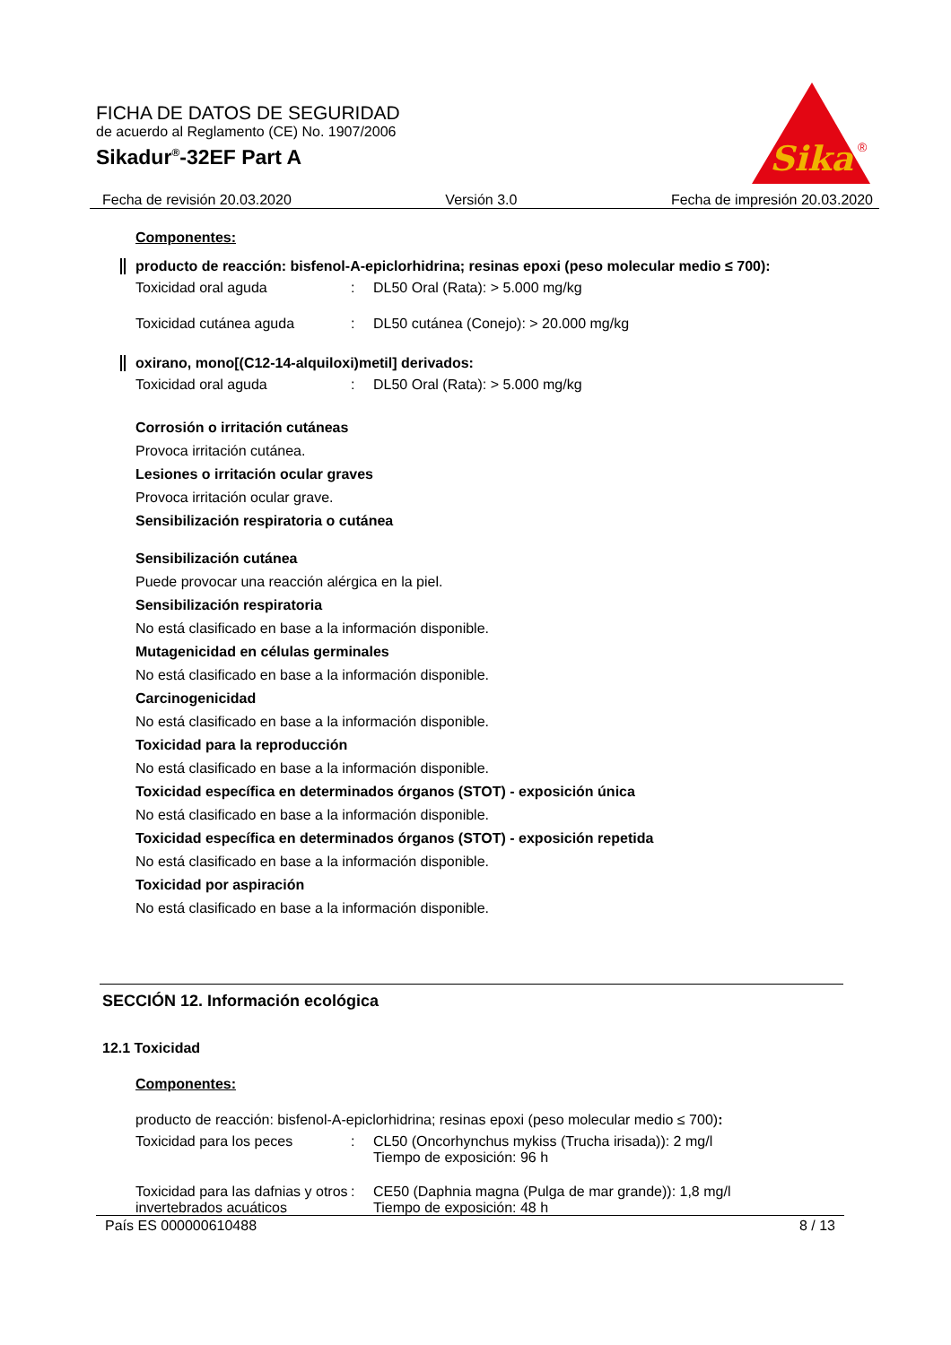FICHA DE DATOS DE SEGURIDAD
de acuerdo al Reglamento (CE) No. 1907/2006
Sikadur<sup>®</sup>-32EF Part A
Sika
®
Fecha de revisión 20.03.2020 Versión 3.0 Fecha de impresión 20.03.2020
Componentes:
producto de reacción: bisfenol-A-epiclorhidrina; resinas epoxi (peso molecular medio ≤ 700):
Toxicidad oral aguda: DL50 Oral (Rata): > 5.000 mg/kg
Toxicidad cutánea aguda: DL50 cutánea (Conejo): > 20.000 mg/kg
oxirano, mono[(C12-14-alquiloxi)metil] derivados:
Toxicidad oral aguda: DL50 Oral (Rata): > 5.000 mg/kg
Corrosión o irritación cutáneas
Provoca irritación cutánea.
Lesiones o irritación ocular graves
Provoca irritación ocular grave.
Sensibilización respiratoria o cutánea
Sensibilización cutánea
Puede provocar una reacción alérgica en la piel.
Sensibilización respiratoria
No está clasificado en base a la información disponible.
Mutagenicidad en células germinales
No está clasificado en base a la información disponible.
Carcinogenicidad
No está clasificado en base a la información disponible.
Toxicidad para la reproducción
No está clasificado en base a la información disponible.
Toxicidad específica en determinados órganos (STOT) - exposición única
No está clasificado en base a la información disponible.
Toxicidad específica en determinados órganos (STOT) - exposición repetida
No está clasificado en base a la información disponible.
Toxicidad por aspiración
No está clasificado en base a la información disponible.
SECCIÓN 12. Información ecológica
12.1 Toxicidad
Componentes:
producto de reacción: bisfenol-A-epiclorhidrina; resinas epoxi (peso molecular medio ≤ 700):
Toxicidad para los peces: CL50 (Oncorhynchus mykiss (Trucha irisada)): 2 mg/l
Tiempo de exposición: 96 h
Toxicidad para las dafnias y otros invertebrados acuáticos: CE50 (Daphnia magna (Pulga de mar grande)): 1,8 mg/l
Tiempo de exposición: 48 h
País ES 000000610488 8 / 13